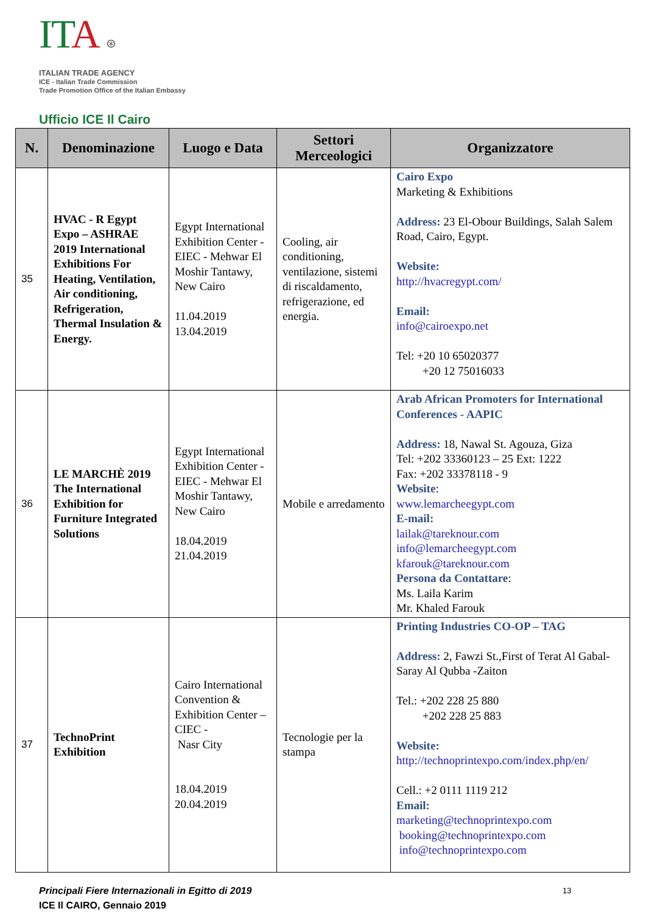IT A ⊛
ITALIAN TRADE AGENCY
ICE - Italian Trade Commission
Trade Promotion Office of the Italian Embassy
Ufficio ICE Il Cairo
| N. | Denominazione | Luogo e Data | Settori Merceologici | Organizzatore |
| --- | --- | --- | --- | --- |
| 35 | HVAC - R Egypt Expo – ASHRAE 2019 International Exhibitions For Heating, Ventilation, Air conditioning, Refrigeration, Thermal Insulation & Energy. | Egypt International Exhibition Center - EIEC - Mehwar El Moshir Tantawy, New Cairo 11.04.2019 13.04.2019 | Cooling, air conditioning, ventilazione, sistemi di riscaldamento, refrigerazione, ed energia. | Cairo Expo Marketing & Exhibitions Address: 23 El-Obour Buildings, Salah Salem Road, Cairo, Egypt. Website: http://hvacregypt.com/ Email: info@cairoexpo.net Tel: +20 10 65020377 +20 12 75016033 |
| 36 | LE MARCHÈ 2019 The International Exhibition for Furniture Integrated Solutions | Egypt International Exhibition Center - EIEC - Mehwar El Moshir Tantawy, New Cairo 18.04.2019 21.04.2019 | Mobile e arredamento | Arab African Promoters for International Conferences - AAPIC Address: 18, Nawal St. Agouza, Giza Tel: +202 33360123 – 25 Ext: 1222 Fax: +202 33378118 - 9 Website : www.lemarcheegypt.com E-mail: lailak@tareknour.com info@lemarcheegypt.com kfarouk@tareknour.com Persona da Contattare : Ms. Laila Karim Mr. Khaled Farouk |
| 37 | TechnoPrint Exhibition | Cairo International Convention & Exhibition Center –CIEC - Nasr City 18.04.2019 20.04.2019 | Tecnologie per la stampa | Printing Industries CO-OP – TAG Address: 2, Fawzi St.,First of Terat Al Gabal- Saray Al Qubba -Zaiton Tel.: +202 228 25 880 +202 228 25 883 Website: http://technoprintexpo.com/index.php/en/ Cell.: +2 0111 1119 212 Email: marketing@technoprintexpo.com booking@technoprintexpo.com info@technoprintexpo.com |
Principali Fiere Internazionali in Egitto di 2019 13
ICE Il CAIRO, Gennaio 2019